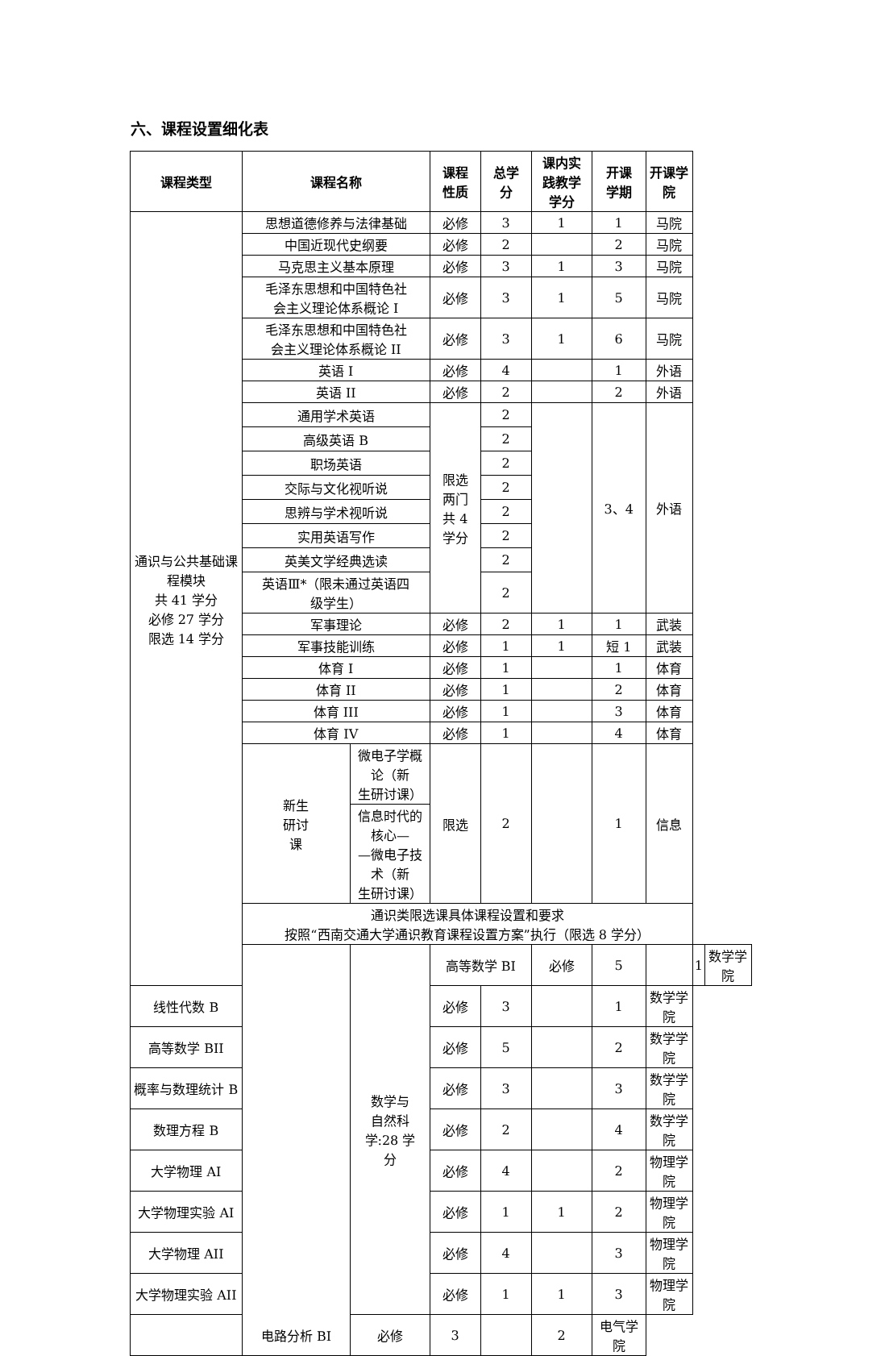六、课程设置细化表
| 课程类型 | | 课程名称 | | 课程 性质 | 总学 分 | 课内实 践教学 学分 | 开课 学期 | 开课学院 | | |
| --- | --- | --- | --- | --- | --- | --- | --- | --- | --- | --- |
| 通识与公共基础课 程模块 共 41 学分 必修 27 学分 限选 14 学分 | | 思想道德修养与法律基础 | | 必修 | 3 | 1 | 1 | 马院 | | |
| | | 中国近现代史纲要 | | 必修 | 2 | | 2 | 马院 | | |
| | | 马克思主义基本原理 | | 必修 | 3 | 1 | 3 | 马院 | | |
| | | 毛泽东思想和中国特色社 会主义理论体系概论 I | | 必修 | 3 | 1 | 5 | 马院 | | |
| | | 毛泽东思想和中国特色社 会主义理论体系概论 II | | 必修 | 3 | 1 | 6 | 马院 | | |
| | | 英语 I | | 必修 | 4 | | 1 | 外语 | | |
| | | 英语 II | | 必修 | 2 | | 2 | 外语 | | |
| | | 通用学术英语 | | 限选 两门 共 4 学分 | 2 | | 3、4 | 外语 | | |
| | | 高级英语 B | | | 2 | | | | | |
| | | 职场英语 | | | 2 | | | | | |
| | | 交际与文化视听说 | | | 2 | | | | | |
| | | 思辨与学术视听说 | | | 2 | | | | | |
| | | 实用英语写作 | | | 2 | | | | | |
| | | 英美文学经典选读 | | | 2 | | | | | |
| | | 英语Ⅲ*（限未通过英语四 级学生） | | | 2 | | | | | |
| | | 军事理论 | | 必修 | 2 | 1 | 1 | 武装 | | |
| | | 军事技能训练 | | 必修 | 1 | 1 | 短 1 | 武装 | | |
| | | 体育 I | | 必修 | 1 | | 1 | 体育 | | |
| | | 体育 II | | 必修 | 1 | | 2 | 体育 | | |
| | | 体育 III | | 必修 | 1 | | 3 | 体育 | | |
| | | 体育 IV | | 必修 | 1 | | 4 | 体育 | | |
| | | 新生 研讨 课 | 微电子学概论（新 生研讨课） | 限选 | 2 | | 1 | 信息 | | |
| | | | 信息时代的核心— —微电子技术（新 生研讨课） | | | | | | | |
| | | 通识类限选课具体课程设置和要求 按照“西南交通大学通识教育课程设置方案”执行（限选 8 学分） | | | | | | | | |
| | | | 数学与 自然科 学:28 学 分 | 高等数学 BI | | 必修 | 5 | | 1 | 数学学院 |
| 线性代数 B | | | | 必修 | 3 | | 1 | 数学学院 | | |
| 高等数学 BII | | | | 必修 | 5 | | 2 | 数学学院 | | |
| 概率与数理统计 B | | | | 必修 | 3 | | 3 | 数学学院 | | |
| 数理方程 B | | | | 必修 | 2 | | 4 | 数学学院 | | |
| 大学物理 AI | | | | 必修 | 4 | | 2 | 物理学院 | | |
| 大学物理实验 AI | | | | 必修 | 1 | 1 | 2 | 物理学院 | | |
| 大学物理 AII | | | | 必修 | 4 | | 3 | 物理学院 | | |
| 大学物理实验 AII | | | | 必修 | 1 | 1 | 3 | 物理学院 | | |
| | 电路分析 BI | | 必修 | 3 | | 2 | 电气学院 | | | |